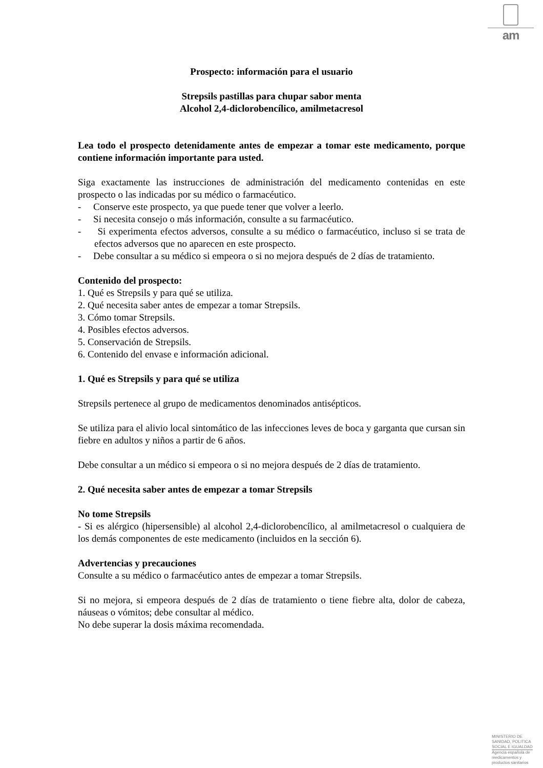am
Prospecto: información para el usuario
Strepsils pastillas para chupar sabor menta
Alcohol 2,4-diclorobencílico, amilmetacresol
Lea todo el prospecto detenidamente antes de empezar a tomar este medicamento, porque contiene información importante para usted.
Siga exactamente las instrucciones de administración del medicamento contenidas en este prospecto o las indicadas por su médico o farmacéutico.
- Conserve este prospecto, ya que puede tener que volver a leerlo.
- Si necesita consejo o más información, consulte a su farmacéutico.
- Si experimenta efectos adversos, consulte a su médico o farmacéutico, incluso si se trata de efectos adversos que no aparecen en este prospecto.
- Debe consultar a su médico si empeora o si no mejora después de 2 días de tratamiento.
Contenido del prospecto:
1. Qué es Strepsils y para qué se utiliza.
2. Qué necesita saber antes de empezar a tomar Strepsils.
3. Cómo tomar Strepsils.
4. Posibles efectos adversos.
5. Conservación de Strepsils.
6. Contenido del envase e información adicional.
1. Qué es Strepsils y para qué se utiliza
Strepsils pertenece al grupo de medicamentos denominados antisépticos.
Se utiliza para el alivio local sintomático de las infecciones leves de boca y garganta que cursan sin fiebre en adultos y niños a partir de 6 años.
Debe consultar a un médico si empeora o si no mejora después de 2 días de tratamiento.
2. Qué necesita saber antes de empezar a tomar Strepsils
No tome Strepsils
- Si es alérgico (hipersensible) al alcohol 2,4-diclorobencílico, al amilmetacresol o cualquiera de los demás componentes de este medicamento (incluidos en la sección 6).
Advertencias y precauciones
Consulte a su médico o farmacéutico antes de empezar a tomar Strepsils.
Si no mejora, si empeora después de 2 días de tratamiento o tiene fiebre alta, dolor de cabeza, náuseas o vómitos; debe consultar al médico.
No debe superar la dosis máxima recomendada.
MINISTERIO DE
SANIDAD, POLITICA
SOCIAL E IGUALDAD
Agencia española de
medicamentos y
productos sanitarios